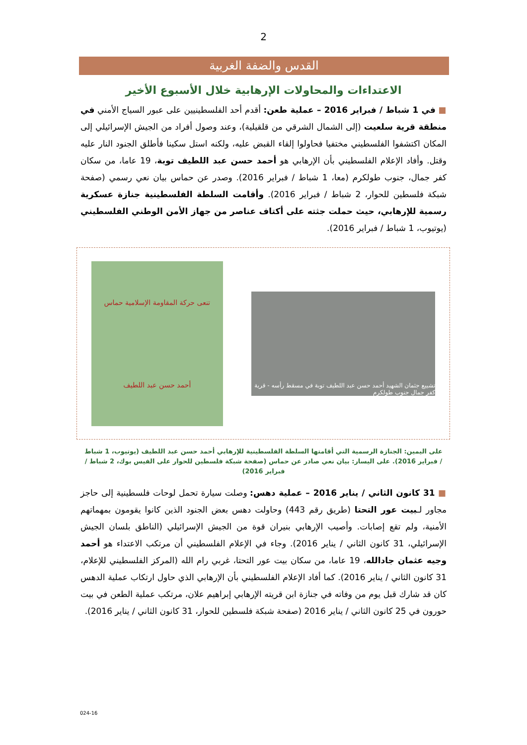2
القدس والضفة الغربية
الاعتداءات والمحاولات الإرهابية خلال الأسبوع الأخير
■ في 1 شباط / فبراير 2016 – عملية طعن: أقدم أحد الفلسطينيين على عبور السياج الأمني في منطقة قرية سلعيت (إلى الشمال الشرقي من قلقيلية)، وعند وصول أفراد من الجيش الإسرائيلي إلى المكان اكتشفوا الفلسطيني مختفيا فحاولوا إلقاء القبض عليه، ولكنه استل سكينا فأطلق الجنود النار عليه وقتل. وأفاد الإعلام الفلسطيني بأن الإرهابي هو أحمد حسن عبد اللطيف توبة، 19 عاما، من سكان كفر جمال، جنوب طولكرم (معا، 1 شباط / فبراير 2016). وصدر عن حماس بيان نعي رسمي (صفحة شبكة فلسطين للحوار، 2 شباط / فبراير 2016). وأقامت السلطة الفلسطينية جنازة عسكرية رسمية للإرهابي، حيث حملت جثته على أكتاف عناصر من جهاز الأمن الوطني الفلسطيني (يوتيوب، 1 شباط / فبراير 2016).
تشييع جثمان الشهيد أحمد حسن عبد اللطيف توبة في مسقط رأسه - قرية كفر جمال جنوب طولكرم
تنعى حركة المقاومة الإسلامية حماس
أحمد حسن عبد اللطيف
على اليمين: الجنازة الرسمية التي أقامتها السلطة الفلسطينية للإرهابي أحمد حسن عبد اللطيف (يوتيوب، 1 شباط / فبراير 2016). على اليسار: بيان نعي صادر عن حماس (صفحة شبكة فلسطين للحوار على الفيس بوك، 2 شباط / فبراير 2016)
■ 31 كانون الثاني / يناير 2016 – عملية دهس: وصلت سيارة تحمل لوحات فلسطينية إلى حاجز مجاور لـبيت عور التحتا (طريق رقم 443) وحاولت دهس بعض الجنود الذين كانوا يقومون بمهماتهم الأمنية، ولم تقع إصابات. وأصيب الإرهابي بنيران قوة من الجيش الإسرائيلي (الناطق بلسان الجيش الإسرائيلي، 31 كانون الثاني / يناير 2016). وجاء في الإعلام الفلسطيني أن مرتكب الاعتداء هو أحمد وجيه عثمان جادالله، 19 عاما، من سكان بيت عور التحتا، غربي رام الله (المركز الفلسطيني للإعلام، 31 كانون الثاني / يناير 2016). كما أفاد الإعلام الفلسطيني بأن الإرهابي الذي حاول ارتكاب عملية الدهس كان قد شارك قبل يوم من وفاته في جنازة ابن قريته الإرهابي إبراهيم علان، مرتكب عملية الطعن في بيت حورون في 25 كانون الثاني / يناير 2016 (صفحة شبكة فلسطين للحوار، 31 كانون الثاني / يناير 2016).
024-16